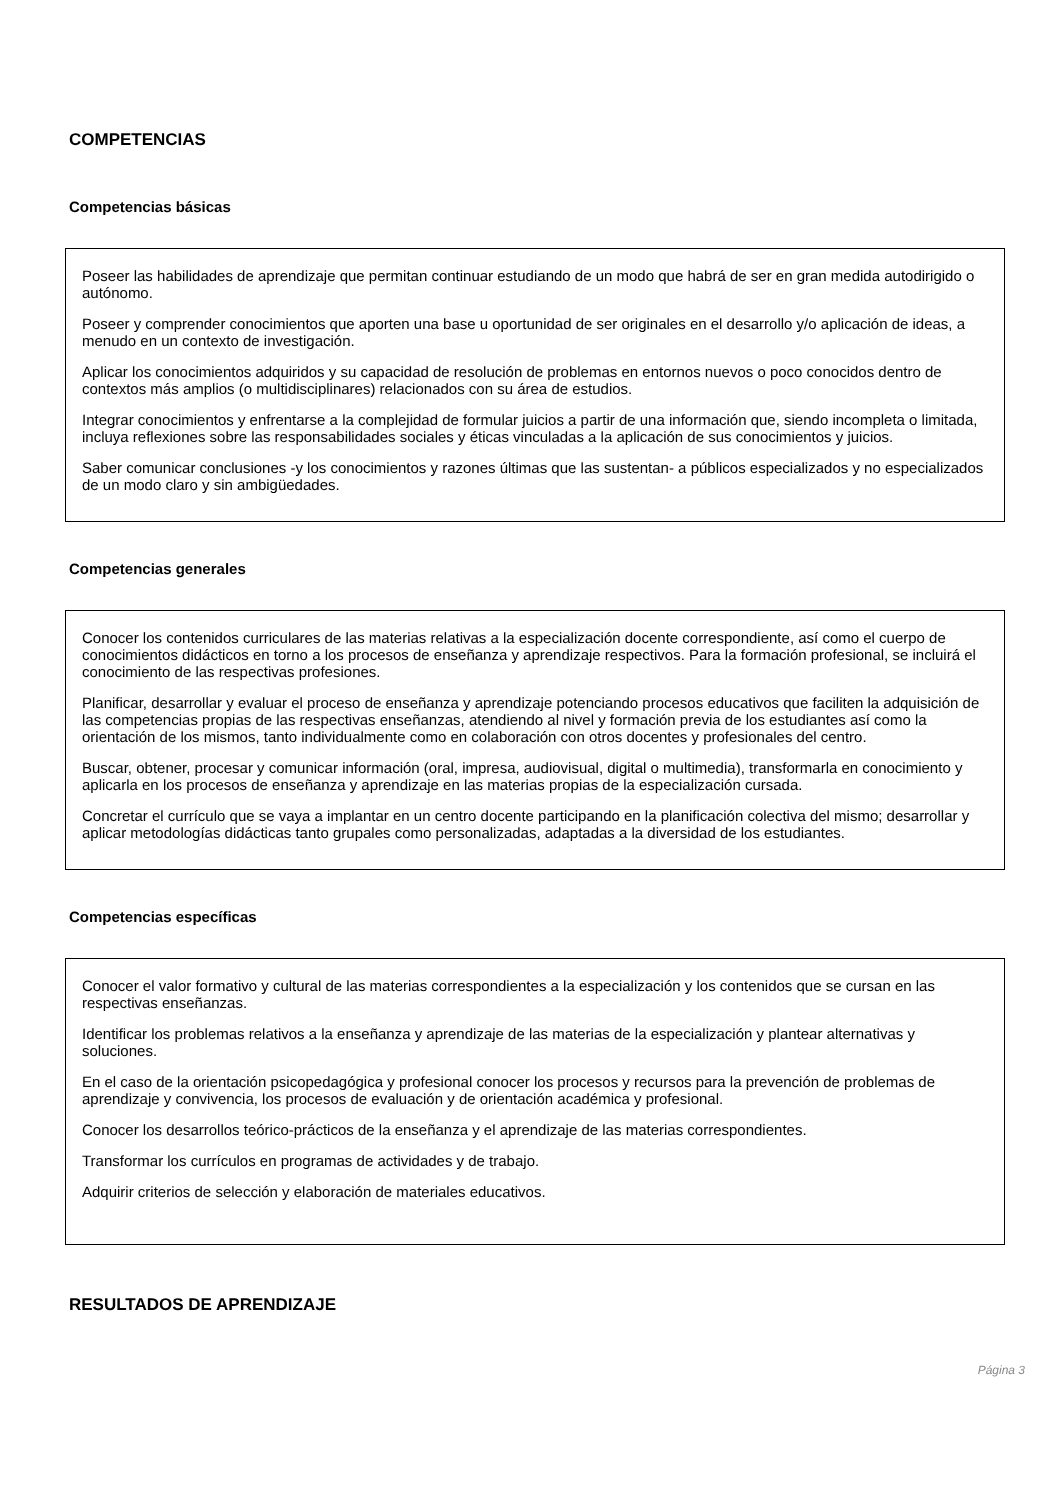COMPETENCIAS
Competencias básicas
Poseer las habilidades de aprendizaje que permitan continuar estudiando de un modo que habrá de ser en gran medida autodirigido o autónomo.
Poseer y comprender conocimientos que aporten una base u oportunidad de ser originales en el desarrollo y/o aplicación de ideas, a menudo en un contexto de investigación.
Aplicar los conocimientos adquiridos y su capacidad de resolución de problemas en entornos nuevos o poco conocidos dentro de contextos más amplios (o multidisciplinares) relacionados con su área de estudios.
Integrar conocimientos y enfrentarse a la complejidad de formular juicios a partir de una información que, siendo incompleta o limitada, incluya reflexiones sobre las responsabilidades sociales y éticas vinculadas a la aplicación de sus conocimientos y juicios.
Saber comunicar conclusiones -y los conocimientos y razones últimas que las sustentan- a públicos especializados y no especializados de un modo claro y sin ambigüedades.
Competencias generales
Conocer los contenidos curriculares de las materias relativas a la especialización docente correspondiente, así como el cuerpo de conocimientos didácticos en torno a los procesos de enseñanza y aprendizaje respectivos. Para la formación profesional, se incluirá el conocimiento de las respectivas profesiones.
Planificar, desarrollar y evaluar el proceso de enseñanza y aprendizaje potenciando procesos educativos que faciliten la adquisición de las competencias propias de las respectivas enseñanzas, atendiendo al nivel y formación previa de los estudiantes así como la orientación de los mismos, tanto individualmente como en colaboración con otros docentes y profesionales del centro.
Buscar, obtener, procesar y comunicar información (oral, impresa, audiovisual, digital o multimedia), transformarla en conocimiento y aplicarla en los procesos de enseñanza y aprendizaje en las materias propias de la especialización cursada.
Concretar el currículo que se vaya a implantar en un centro docente participando en la planificación colectiva del mismo; desarrollar y aplicar metodologías didácticas tanto grupales como personalizadas, adaptadas a la diversidad de los estudiantes.
Competencias específicas
Conocer el valor formativo y cultural de las materias correspondientes a la especialización y los contenidos que se cursan en las respectivas enseñanzas.
Identificar los problemas relativos a la enseñanza y aprendizaje de las materias de la especialización y plantear alternativas y soluciones.
En el caso de la orientación psicopedagógica y profesional conocer los procesos y recursos para la prevención de problemas de aprendizaje y convivencia, los procesos de evaluación y de orientación académica y profesional.
Conocer los desarrollos teórico-prácticos de la enseñanza y el aprendizaje de las materias correspondientes.
Transformar los currículos en programas de actividades y de trabajo.
Adquirir criterios de selección y elaboración de materiales educativos.
RESULTADOS DE APRENDIZAJE
Página 3